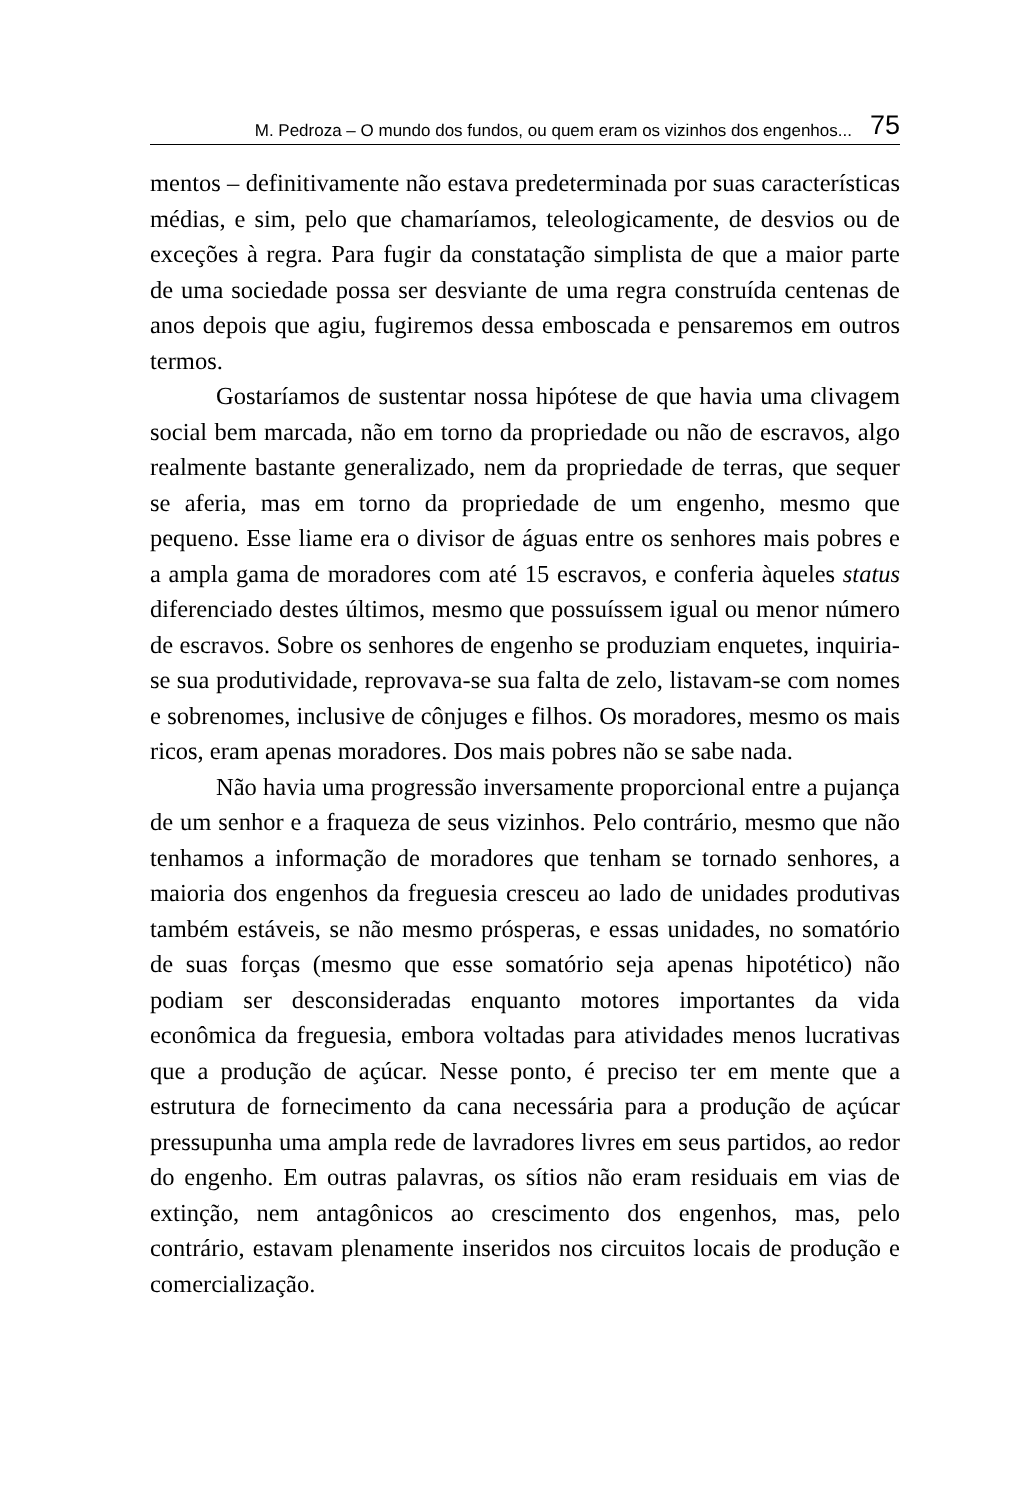M. Pedroza – O mundo dos fundos, ou quem eram os vizinhos dos engenhos... 75
mentos – definitivamente não estava predeterminada por suas carac­terísticas médias, e sim, pelo que chamaríamos, teleologicamente, de desvios ou de exceções à regra. Para fugir da constatação simplis­ta de que a maior parte de uma sociedade possa ser desviante de uma regra construída centenas de anos depois que agiu, fugiremos dessa emboscada e pensaremos em outros termos.
Gostaríamos de sustentar nossa hipótese de que havia uma cli­vagem social bem marcada, não em torno da propriedade ou não de escravos, algo realmente bastante generalizado, nem da propriedade de terras, que sequer se aferia, mas em torno da propriedade de um engenho, mesmo que pequeno. Esse liame era o divisor de águas entre os senhores mais pobres e a ampla gama de moradores com até 15 escravos, e conferia àqueles status diferenciado destes últimos, mesmo que possuíssem igual ou menor número de escravos. Sobre os senhores de engenho se produziam enquetes, inquiria-se sua pro­dutividade, reprovava-se sua falta de zelo, listavam-se com nomes e sobrenomes, inclusive de cônjuges e filhos. Os moradores, mesmo os mais ricos, eram apenas moradores. Dos mais pobres não se sabe nada.
Não havia uma progressão inversamente proporcional entre a pujança de um senhor e a fraqueza de seus vizinhos. Pelo contrário, mesmo que não tenhamos a informação de moradores que tenham se tornado senhores, a maioria dos engenhos da freguesia cresceu ao lado de unidades produtivas também estáveis, se não mesmo próspe­ras, e essas unidades, no somatório de suas forças (mesmo que esse somatório seja apenas hipotético) não podiam ser desconsideradas enquanto motores importantes da vida econômica da freguesia, em­bora voltadas para atividades menos lucrativas que a produção de açúcar. Nesse ponto, é preciso ter em mente que a estrutura de forne­cimento da cana necessária para a produção de açúcar pressupunha uma ampla rede de lavradores livres em seus partidos, ao redor do engenho. Em outras palavras, os sítios não eram residuais em vias de extinção, nem antagônicos ao crescimento dos engenhos, mas, pelo contrário, estavam plenamente inseridos nos circuitos locais de pro­dução e comercialização.